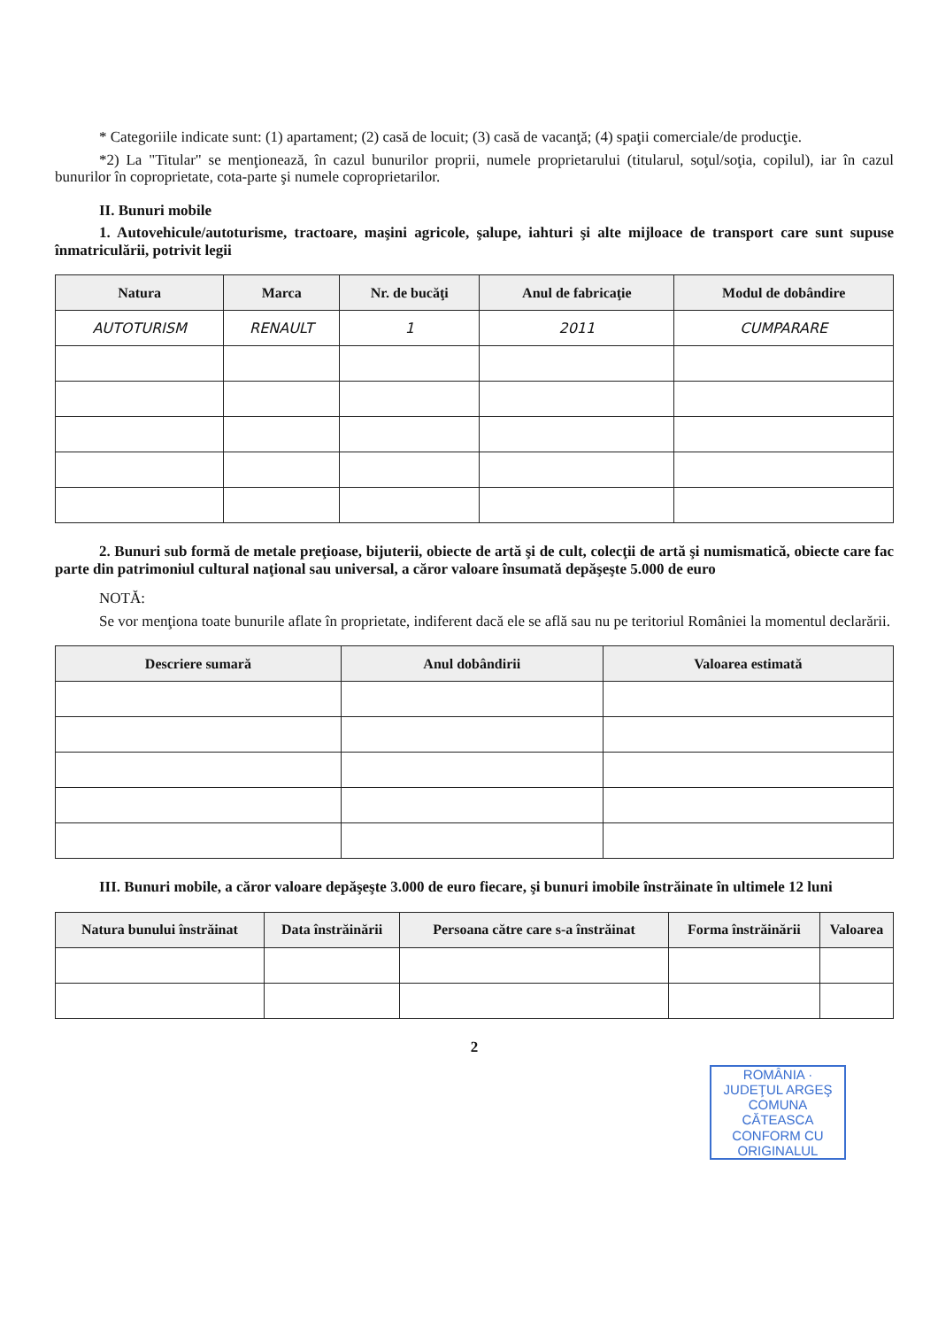* Categoriile indicate sunt: (1) apartament; (2) casă de locuit; (3) casă de vacanţă; (4) spaţii comerciale/de producţie.
*2) La "Titular" se menţionează, în cazul bunurilor proprii, numele proprietarului (titularul, soţul/soţia, copilul), iar în cazul bunurilor în coproprietate, cota-parte şi numele coproprietarilor.
II. Bunuri mobile
1. Autovehicule/autoturisme, tractoare, maşini agricole, şalupe, iahturi şi alte mijloace de transport care sunt supuse înmatriculării, potrivit legii
| Natura | Marca | Nr. de bucăţi | Anul de fabricaţie | Modul de dobândire |
| --- | --- | --- | --- | --- |
| AUTOTURISM | RENAULT | 1 | 2011 | CUMPARARE |
2. Bunuri sub formă de metale preţioase, bijuterii, obiecte de artă şi de cult, colecţii de artă şi numismatică, obiecte care fac parte din patrimoniul cultural naţional sau universal, a căror valoare însumată depăşeşte 5.000 de euro
NOTĂ:
Se vor menţiona toate bunurile aflate în proprietate, indiferent dacă ele se află sau nu pe teritoriul României la momentul declarării.
| Descriere sumară | Anul dobândirii | Valoarea estimată |
| --- | --- | --- |
III. Bunuri mobile, a căror valoare depăşeşte 3.000 de euro fiecare, şi bunuri imobile înstrăinate în ultimele 12 luni
| Natura bunului înstrăinat | Data înstrăinării | Persoana către care s-a înstrăinat | Forma înstrăinării | Valoarea |
| --- | --- | --- | --- | --- |
2
ROMÂNIA · JUDEŢUL ARGEŞ COMUNA CĂTEASCA
CONFORM CU ORIGINALUL